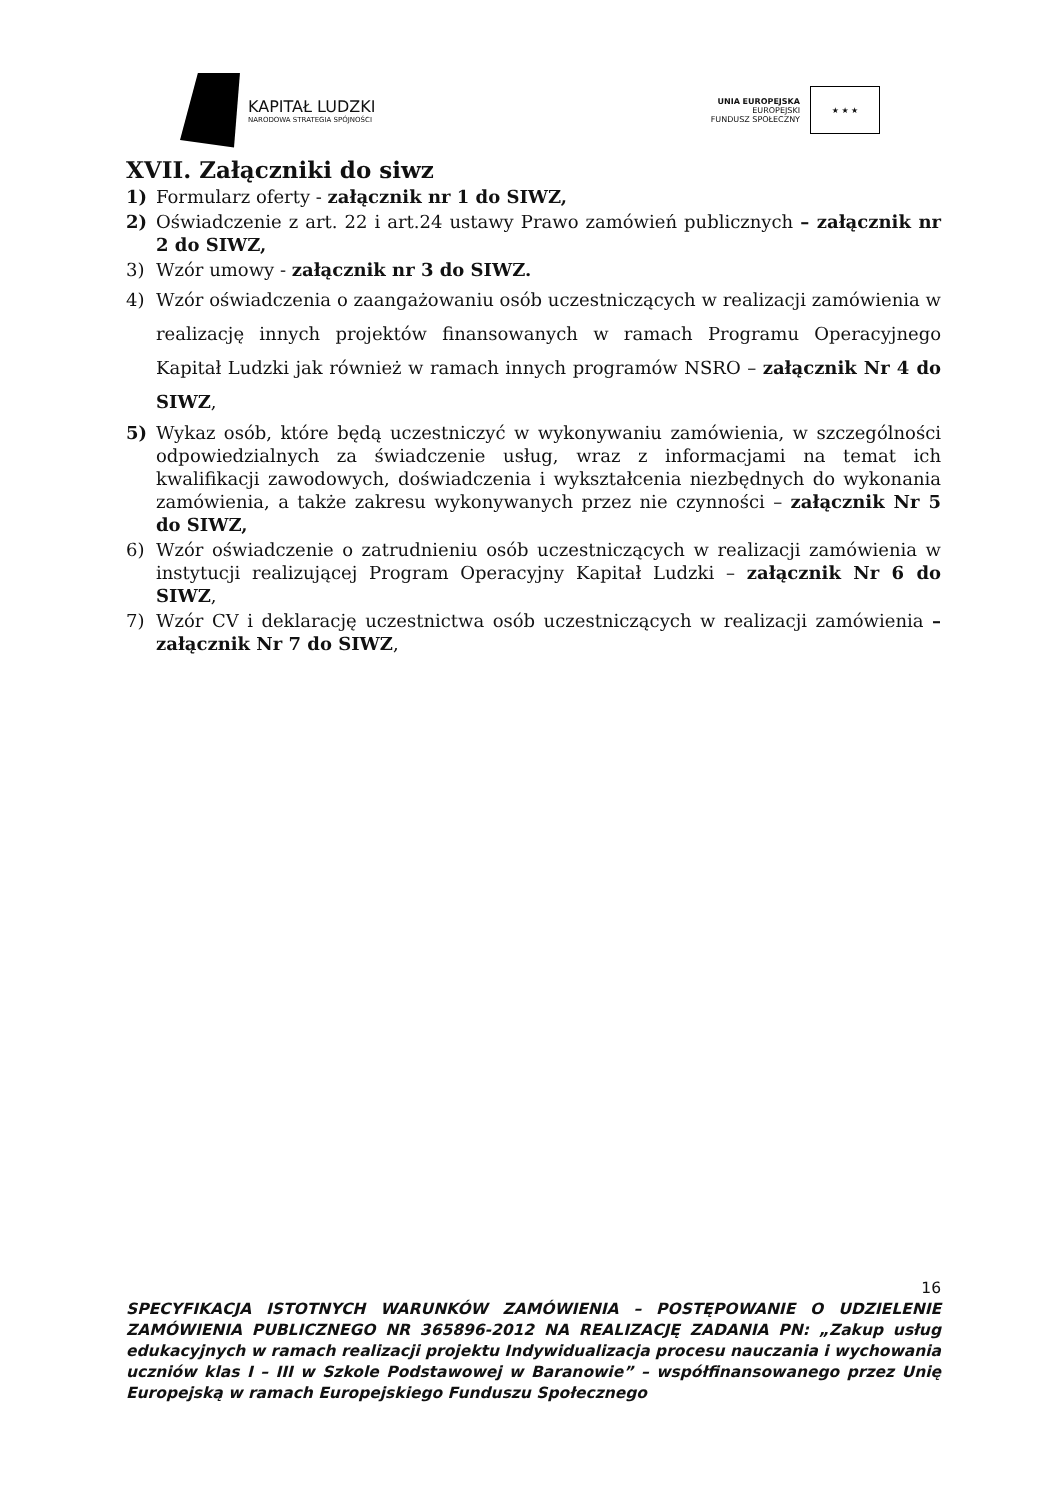KAPITAŁ LUDZKI
NARODOWA STRATEGIA SPÓJNOŚCI
UNIA EUROPEJSKA
EUROPEJSKI
FUNDUSZ SPOŁECZNY
★ ★ ★
XVII. Załączniki do siwz
1) Formularz oferty - załącznik nr 1 do SIWZ,
2) Oświadczenie z art. 22 i art.24 ustawy Prawo zamówień publicznych – załącznik nr 2 do SIWZ,
3) Wzór umowy - załącznik nr 3 do SIWZ.
4) Wzór oświadczenia o zaangażowaniu osób uczestniczących w realizacji zamówienia w realizację innych projektów finansowanych w ramach Programu Operacyjnego Kapitał Ludzki jak również w ramach innych programów NSRO – załącznik Nr 4 do SIWZ,
5) Wykaz osób, które będą uczestniczyć w wykonywaniu zamówienia, w szczególności odpowiedzialnych za świadczenie usług, wraz z informacjami na temat ich kwalifikacji zawodowych, doświadczenia i wykształcenia niezbędnych do wykonania zamówienia, a także zakresu wykonywanych przez nie czynności – załącznik Nr 5 do SIWZ,
6) Wzór oświadczenie o zatrudnieniu osób uczestniczących w realizacji zamówienia w instytucji realizującej Program Operacyjny Kapitał Ludzki – załącznik Nr 6 do SIWZ,
7) Wzór CV i deklarację uczestnictwa osób uczestniczących w realizacji zamówienia – załącznik Nr 7 do SIWZ,
16
SPECYFIKACJA ISTOTNYCH WARUNKÓW ZAMÓWIENIA – POSTĘPOWANIE O UDZIELENIE ZAMÓWIENIA PUBLICZNEGO NR 365896-2012 NA REALIZACJĘ ZADANIA PN: „Zakup usług edukacyjnych w ramach realizacji projektu Indywidualizacja procesu nauczania i wychowania uczniów klas I – III w Szkole Podstawowej w Baranowie” – współfinansowanego przez Unię Europejską w ramach Europejskiego Funduszu Społecznego